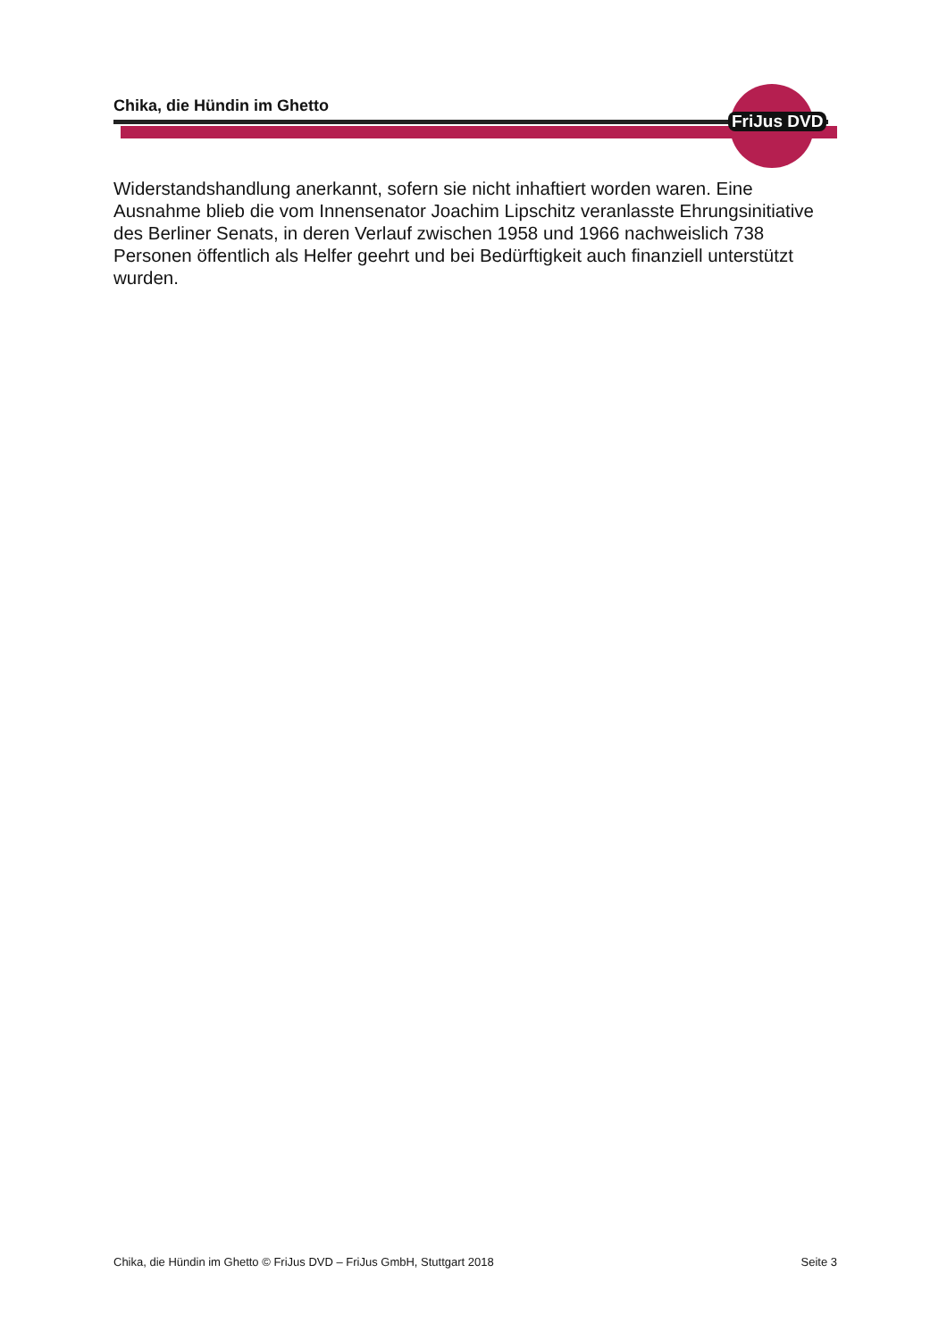FriJus DVD
Chika, die Hündin im Ghetto
Widerstandshandlung anerkannt, sofern sie nicht inhaftiert worden waren. Eine Ausnahme blieb die vom Innensenator Joachim Lipschitz veranlasste Ehrungsinitiative des Berliner Senats, in deren Verlauf zwischen 1958 und 1966 nachweislich 738 Personen öffentlich als Helfer geehrt und bei Bedürftigkeit auch finanziell unterstützt wurden.
Chika, die Hündin im Ghetto © FriJus DVD – FriJus GmbH, Stuttgart 2018 Seite 3